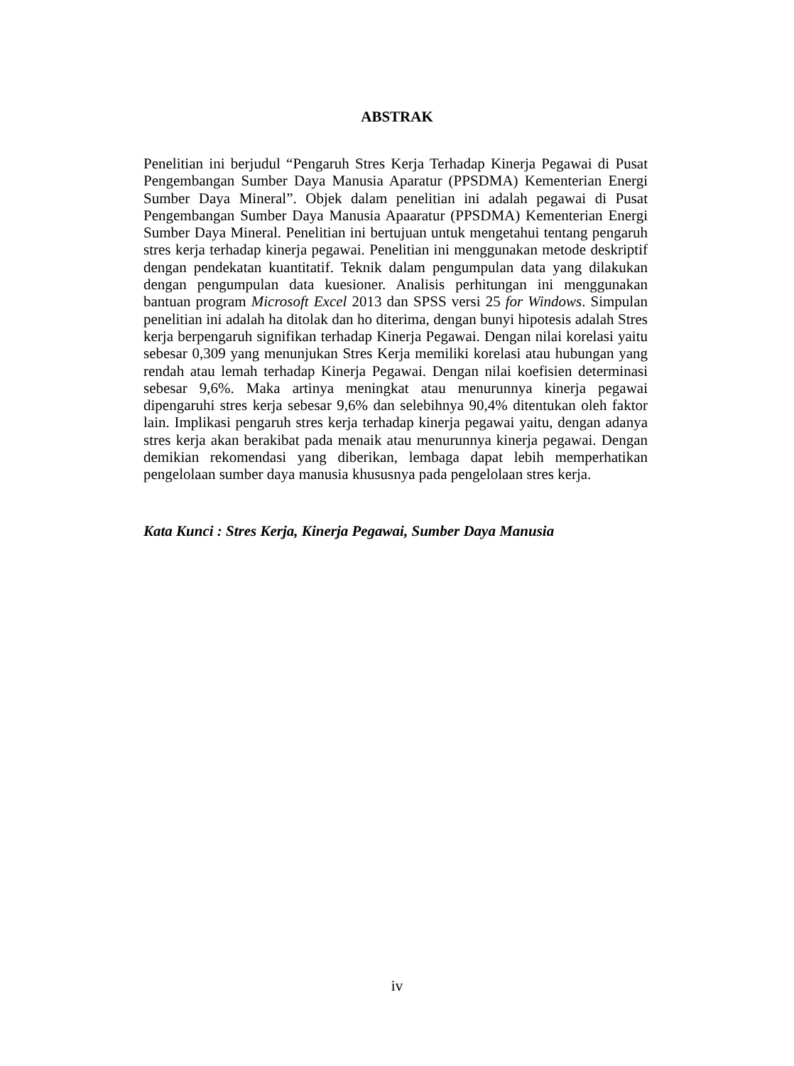ABSTRAK
Penelitian ini berjudul “Pengaruh Stres Kerja Terhadap Kinerja Pegawai di Pusat Pengembangan Sumber Daya Manusia Aparatur (PPSDMA) Kementerian Energi Sumber Daya Mineral”. Objek dalam penelitian ini adalah pegawai di Pusat Pengembangan Sumber Daya Manusia Apaaratur (PPSDMA) Kementerian Energi Sumber Daya Mineral. Penelitian ini bertujuan untuk mengetahui tentang pengaruh stres kerja terhadap kinerja pegawai. Penelitian ini menggunakan metode deskriptif dengan pendekatan kuantitatif. Teknik dalam pengumpulan data yang dilakukan dengan pengumpulan data kuesioner. Analisis perhitungan ini menggunakan bantuan program Microsoft Excel 2013 dan SPSS versi 25 for Windows. Simpulan penelitian ini adalah ha ditolak dan ho diterima, dengan bunyi hipotesis adalah Stres kerja berpengaruh signifikan terhadap Kinerja Pegawai. Dengan nilai korelasi yaitu sebesar 0,309 yang menunjukan Stres Kerja memiliki korelasi atau hubungan yang rendah atau lemah terhadap Kinerja Pegawai. Dengan nilai koefisien determinasi sebesar 9,6%. Maka artinya meningkat atau menurunnya kinerja pegawai dipengaruhi stres kerja sebesar 9,6% dan selebihnya 90,4% ditentukan oleh faktor lain. Implikasi pengaruh stres kerja terhadap kinerja pegawai yaitu, dengan adanya stres kerja akan berakibat pada menaik atau menurunnya kinerja pegawai. Dengan demikian rekomendasi yang diberikan, lembaga dapat lebih memperhatikan pengelolaan sumber daya manusia khususnya pada pengelolaan stres kerja.
Kata Kunci : Stres Kerja, Kinerja Pegawai, Sumber Daya Manusia
iv